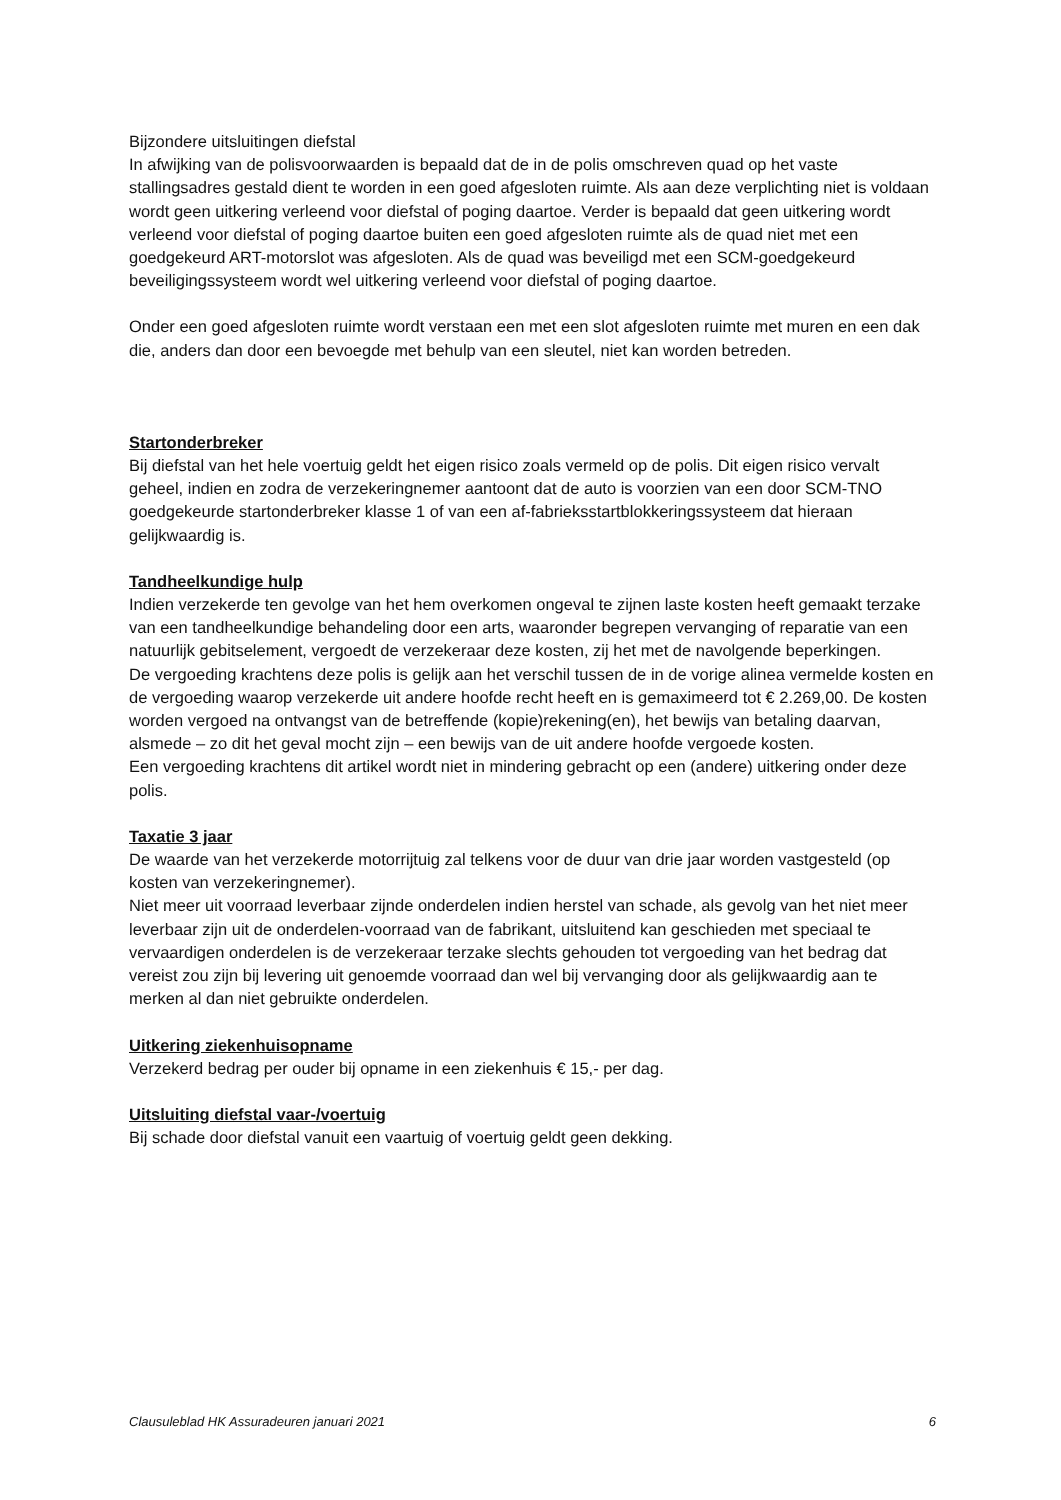Bijzondere uitsluitingen diefstal
In afwijking van de polisvoorwaarden is bepaald dat de in de polis omschreven quad op het vaste stallingsadres gestald dient te worden in een goed afgesloten ruimte. Als aan deze verplichting niet is voldaan wordt geen uitkering verleend voor diefstal of poging daartoe. Verder is bepaald dat geen uitkering wordt verleend voor diefstal of poging daartoe buiten een goed afgesloten ruimte als de quad niet met een goedgekeurd ART-motorslot was afgesloten. Als de quad was beveiligd met een SCM-goedgekeurd beveiligingssysteem wordt wel uitkering verleend voor diefstal of poging daartoe.
Onder een goed afgesloten ruimte wordt verstaan een met een slot afgesloten ruimte met muren en een dak die, anders dan door een bevoegde met behulp van een sleutel, niet kan worden betreden.
Startonderbreker
Bij diefstal van het hele voertuig geldt het eigen risico zoals vermeld op de polis. Dit eigen risico vervalt geheel, indien en zodra de verzekeringnemer aantoont dat de auto is voorzien van een door SCM-TNO goedgekeurde startonderbreker klasse 1 of van een af-fabrieksstartblokkeringssysteem dat hieraan gelijkwaardig is.
Tandheelkundige hulp
Indien verzekerde ten gevolge van het hem overkomen ongeval te zijnen laste kosten heeft gemaakt terzake van een tandheelkundige behandeling door een arts, waaronder begrepen vervanging of reparatie van een natuurlijk gebitselement, vergoedt de verzekeraar deze kosten, zij het met de navolgende beperkingen.
De vergoeding krachtens deze polis is gelijk aan het verschil tussen de in de vorige alinea vermelde kosten en de vergoeding waarop verzekerde uit andere hoofde recht heeft en is gemaximeerd tot € 2.269,00. De kosten worden vergoed na ontvangst van de betreffende (kopie)rekening(en), het bewijs van betaling daarvan, alsmede – zo dit het geval mocht zijn – een bewijs van de uit andere hoofde vergoede kosten.
Een vergoeding krachtens dit artikel wordt niet in mindering gebracht op een (andere) uitkering onder deze polis.
Taxatie 3 jaar
De waarde van het verzekerde motorrijtuig zal telkens voor de duur van drie jaar worden vastgesteld (op kosten van verzekeringnemer).
Niet meer uit voorraad leverbaar zijnde onderdelen indien herstel van schade, als gevolg van het niet meer leverbaar zijn uit de onderdelen-voorraad van de fabrikant, uitsluitend kan geschieden met speciaal te vervaardigen onderdelen is de verzekeraar terzake slechts gehouden tot vergoeding van het bedrag dat vereist zou zijn bij levering uit genoemde voorraad dan wel bij vervanging door als gelijkwaardig aan te merken al dan niet gebruikte onderdelen.
Uitkering ziekenhuisopname
Verzekerd bedrag per ouder bij opname in een ziekenhuis € 15,- per dag.
Uitsluiting diefstal vaar-/voertuig
Bij schade door diefstal vanuit een vaartuig of voertuig geldt geen dekking.
Clausuleblad HK Assuradeuren januari 2021 6